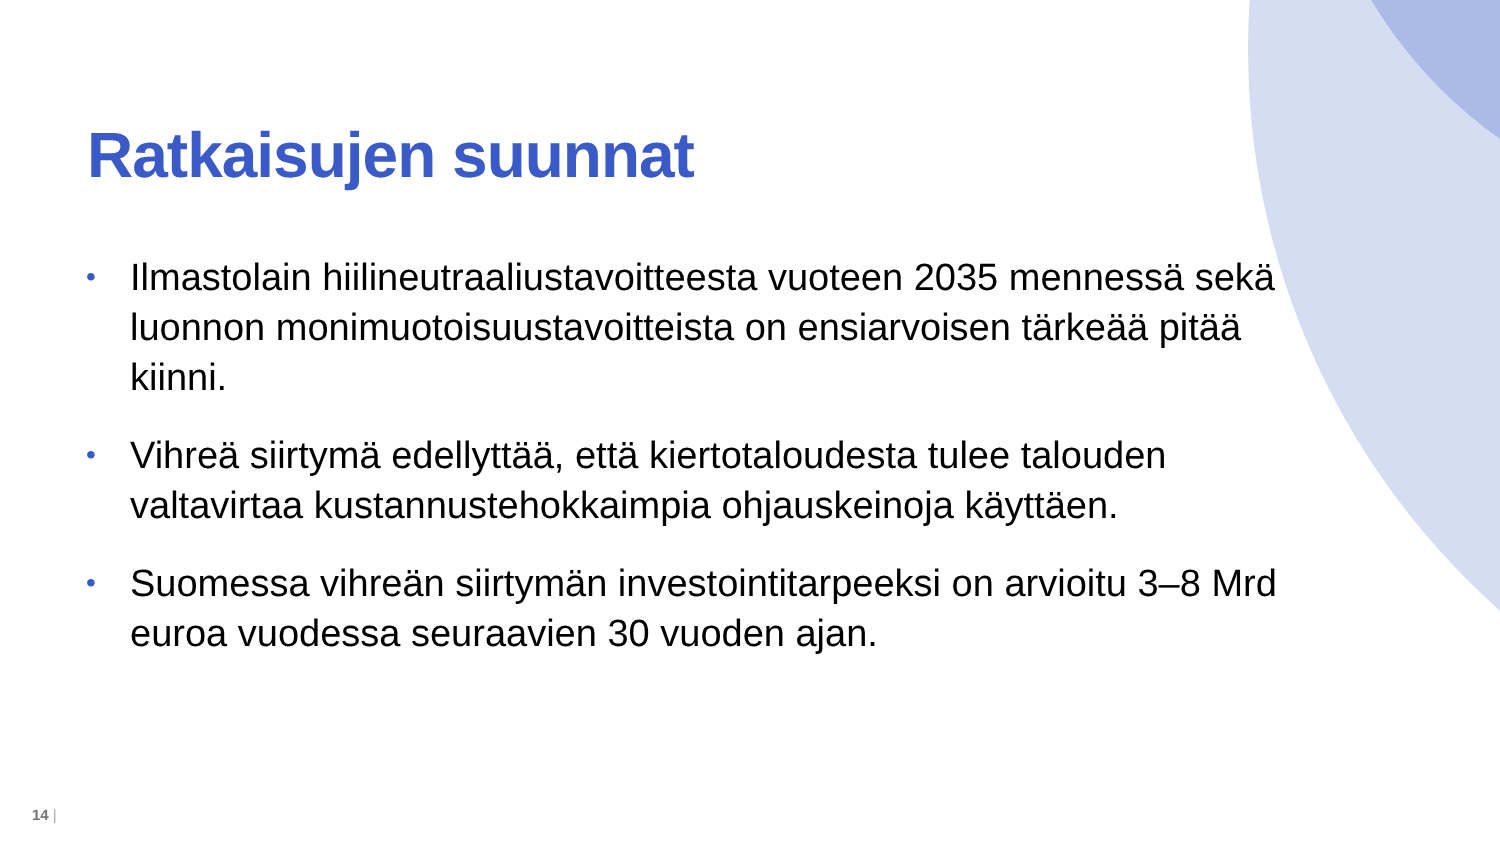Ratkaisujen suunnat
• Ilmastolain hiilineutraaliustavoitteesta vuoteen 2035 mennessä sekä luonnon monimuotoisuustavoitteista on ensiarvoisen tärkeää pitää kiinni.
• Vihreä siirtymä edellyttää, että kiertotaloudesta tulee talouden valtavirtaa kustannustehokkaimpia ohjauskeinoja käyttäen.
• Suomessa vihreän siirtymän investointitarpeeksi on arvioitu 3–8 Mrd euroa vuodessa seuraavien 30 vuoden ajan.
14 |